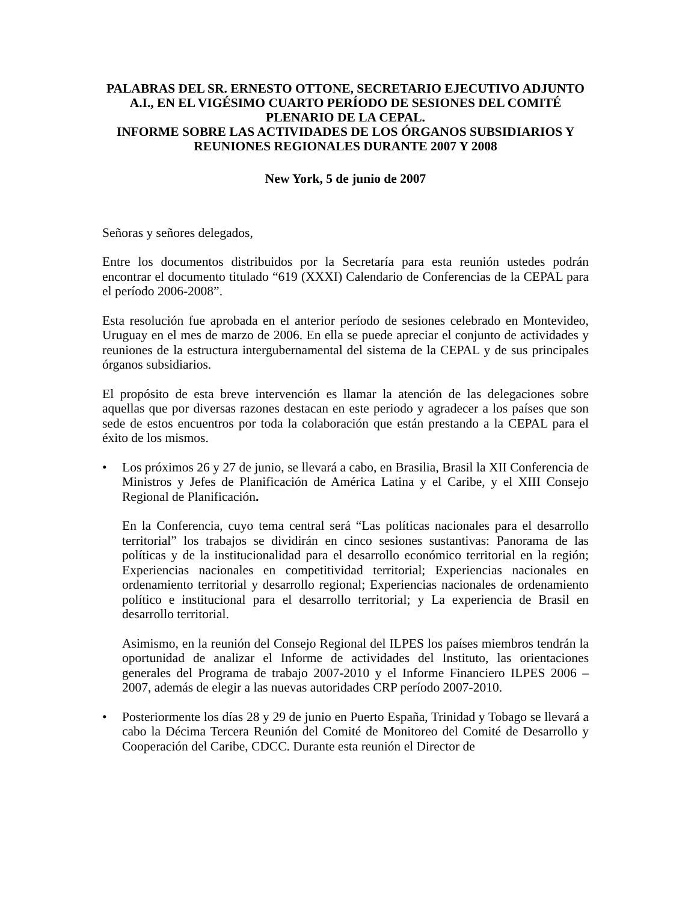PALABRAS DEL SR. ERNESTO OTTONE, SECRETARIO EJECUTIVO ADJUNTO A.I., EN EL VIGÉSIMO CUARTO PERÍODO DE SESIONES DEL COMITÉ PLENARIO DE LA CEPAL.
INFORME SOBRE LAS ACTIVIDADES DE LOS ÓRGANOS SUBSIDIARIOS Y REUNIONES REGIONALES DURANTE 2007 Y 2008
New York, 5 de junio de 2007
Señoras y señores delegados,
Entre los documentos distribuidos por la Secretaría para esta reunión ustedes podrán encontrar el documento titulado “619 (XXXI) Calendario de Conferencias de la CEPAL para el período 2006-2008”.
Esta resolución fue aprobada en el anterior período de sesiones celebrado en Montevideo, Uruguay en el mes de marzo de 2006. En ella se puede apreciar el conjunto de actividades y reuniones de la estructura intergubernamental del sistema de la CEPAL y de sus principales órganos subsidiarios.
El propósito de esta breve intervención es llamar la atención de las delegaciones sobre aquellas que por diversas razones destacan en este periodo y agradecer a los países que son sede de estos encuentros por toda la colaboración que están prestando a la CEPAL para el éxito de los mismos.
•
Los próximos 26 y 27 de junio, se llevará a cabo, en Brasilia, Brasil la XII Conferencia de Ministros y Jefes de Planificación de América Latina y el Caribe, y el XIII Consejo Regional de Planificación.
En la Conferencia, cuyo tema central será “Las políticas nacionales para el desarrollo territorial” los trabajos se dividirán en cinco sesiones sustantivas: Panorama de las políticas y de la institucionalidad para el desarrollo económico territorial en la región; Experiencias nacionales en competitividad territorial; Experiencias nacionales en ordenamiento territorial y desarrollo regional; Experiencias nacionales de ordenamiento político e institucional para el desarrollo territorial; y La experiencia de Brasil en desarrollo territorial.
Asimismo, en la reunión del Consejo Regional del ILPES los países miembros tendrán la oportunidad de analizar el Informe de actividades del Instituto, las orientaciones generales del Programa de trabajo 2007-2010 y el Informe Financiero ILPES 2006 – 2007, además de elegir a las nuevas autoridades CRP período 2007-2010.
•
Posteriormente los días 28 y 29 de junio en Puerto España, Trinidad y Tobago se llevará a cabo la Décima Tercera Reunión del Comité de Monitoreo del Comité de Desarrollo y Cooperación del Caribe, CDCC. Durante esta reunión el Director de